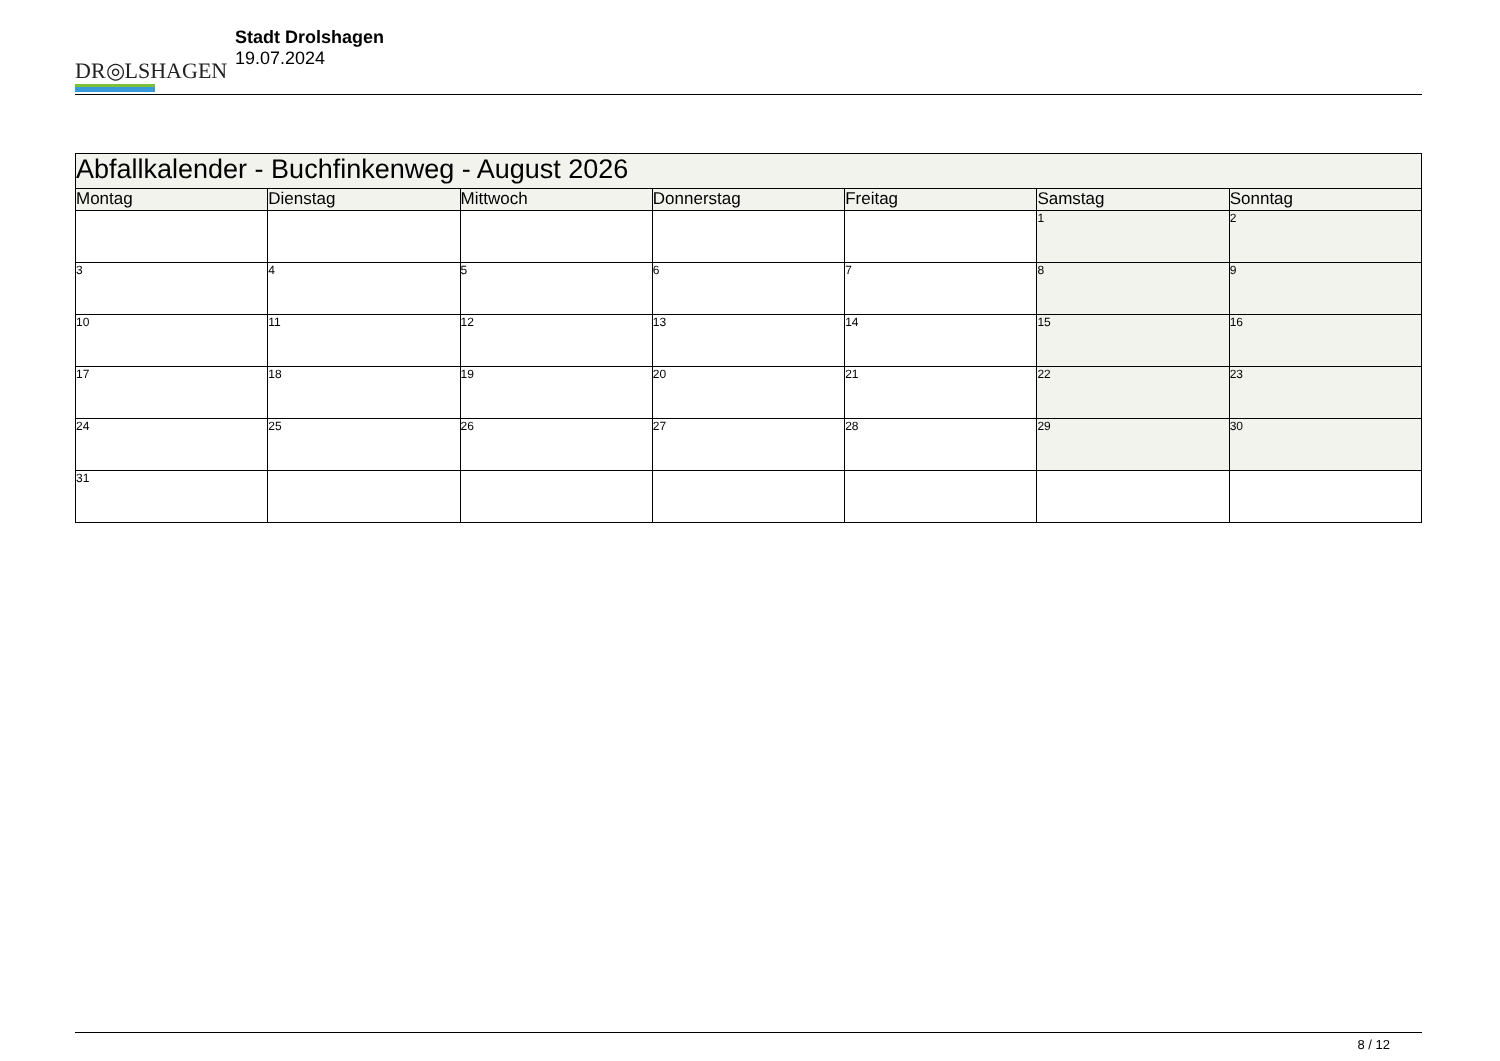DR◎LSHAGEN
Stadt Drolshagen
19.07.2024
| Abfallkalender - Buchfinkenweg - August 2026 | | | | | | |
| --- | --- | --- | --- | --- | --- | --- |
| Montag | Dienstag | Mittwoch | Donnerstag | Freitag | Samstag | Sonntag |
| | | | | | 1 | 2 |
| 3 | 4 | 5 | 6 | 7 | 8 | 9 |
| 10 | 11 | 12 | 13 | 14 | 15 | 16 |
| 17 | 18 | 19 | 20 | 21 | 22 | 23 |
| 24 | 25 | 26 | 27 | 28 | 29 | 30 |
| 31 | | | | | | |
8 / 12